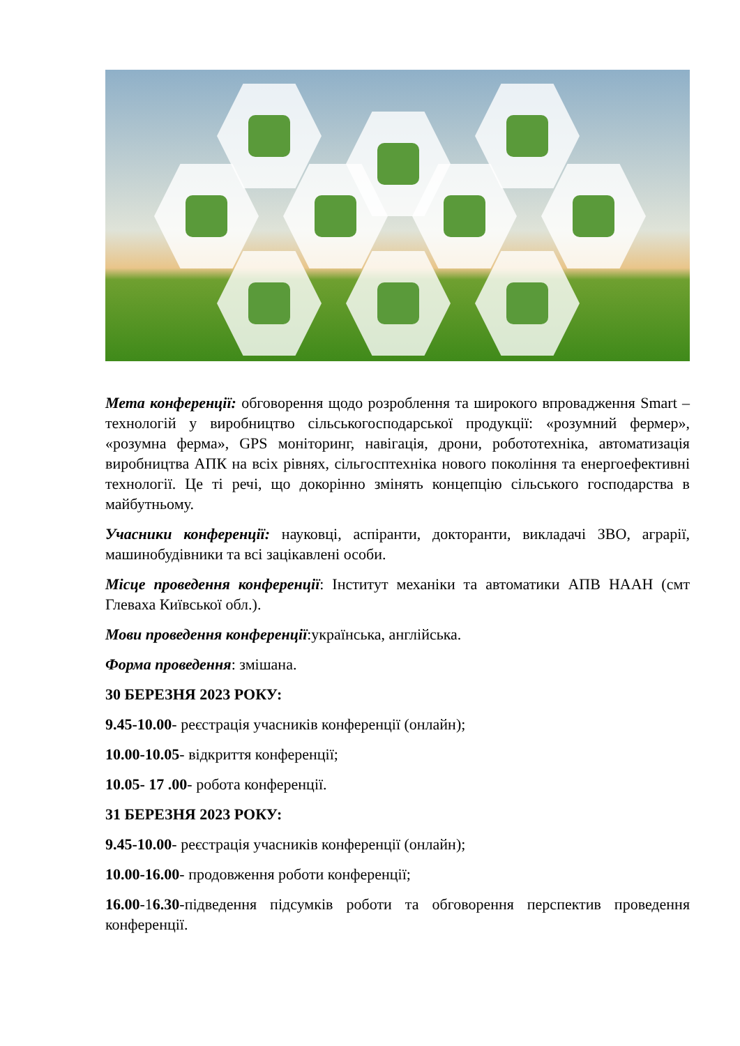Мета конференції: обговорення щодо розроблення та широкого впровадження Smart – технологій у виробництво сільськогосподарської продукції: «розумний фермер», «розумна ферма», GPS моніторинг, навігація, дрони, робототехніка, автоматизація виробництва АПК на всіх рівнях, сільгосптехніка нового покоління та енергоефективні технології. Це ті речі, що докорінно змінять концепцію сільського господарства в майбутньому.
Учасники конференції: науковці, аспіранти, докторанти, викладачі ЗВО, аграрії, машинобудівники та всі зацікавлені особи.
Місце проведення конференції: Інститут механіки та автоматики АПВ НААН (смт Глеваха Київської обл.).
Мови проведення конференції:українська, англійська.
Форма проведення: змішана.
30 БЕРЕЗНЯ 2023 РОКУ:
9.45-10.00- реєстрація учасників конференції (онлайн);
10.00-10.05- відкриття конференції;
10.05- 17 .00- робота конференції.
31 БЕРЕЗНЯ 2023 РОКУ:
9.45-10.00- реєстрація учасників конференції (онлайн);
10.00-16.00- продовження роботи конференції;
16.00-16.30-підведення підсумків роботи та обговорення перспектив проведення конференції.